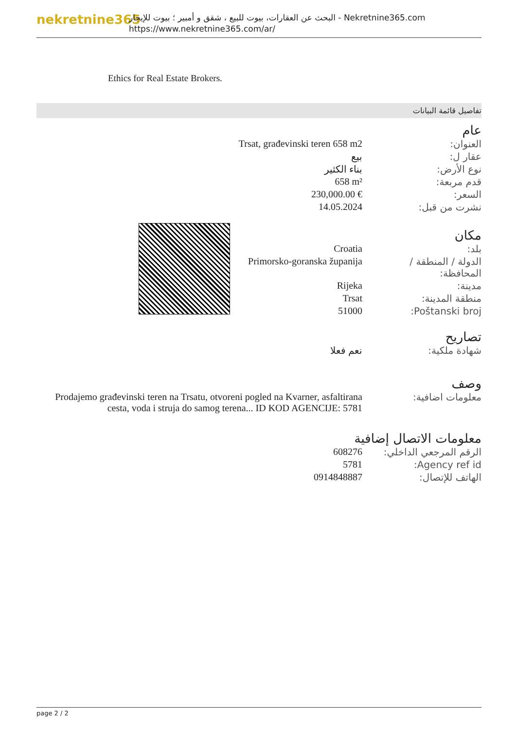nekretnine365
البحث عن العقارات، بيوت للبيع ، شقق و أمبير ؛ بيوت للإيجار - Nekretnine365.com
https://www.nekretnine365.com/ar/
Ethics for Real Estate Brokers.
تفاصيل قائمة البيانات
عام
| Trsat, građevinski teren 658 m2 | العنوان: |
| بيع | عقار ل: |
| بناء الكثير | نوع الأرض: |
| 658 m² | قدم مربعة: |
| 230,000.00 € | السعر: |
| 14.05.2024 | نشرت من قبل: |
مكان
| Croatia | بلد: |
| Primorsko-goranska županija | الدولة / المنطقة / المحافظة: |
| Rijeka | مدينة: |
| Trsat | منطقة المدينة: |
| 51000 | Poštanski broj: |
تصاريح
| نعم فعلا | شهادة ملكية: |
وصف
| Prodajemo građevinski teren na Trsatu, otvoreni pogled na Kvarner, asfaltirana cesta, voda i struja do samog terena... ID KOD AGENCIJE: 5781 | معلومات اضافية: |
معلومات الاتصال إضافية
| 608276 | الرقم المرجعي الداخلي: |
| 5781 | Agency ref id: |
| 0914848887 | الهاتف للإتصال: |
page 2 / 2